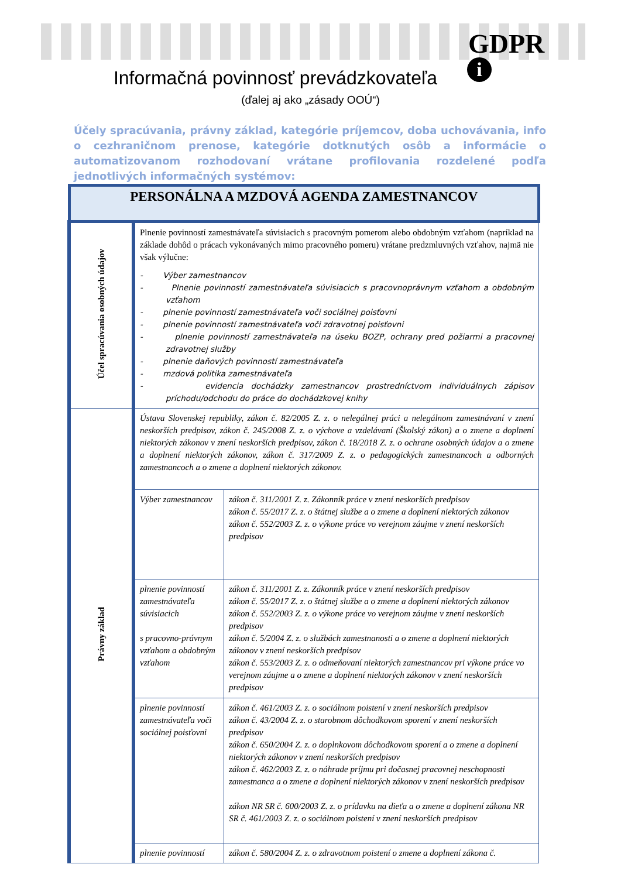GDPR
i
Informačná povinnosť prevádzkovateľa
(ďalej aj ako „zásady OOÚ“)
Účely spracúvania, právny základ, kategórie príjemcov, doba uchovávania, info o cezhraničnom prenose, kategórie dotknutých osôb a informácie o automatizovanom rozhodovaní vrátane profilovania rozdelené podľa jednotlivých informačných systémov:
| PERSONÁLNA A MZDOVÁ AGENDA ZAMESTNANCOV | | |
| Účel spracúvania osobných údajov | Plnenie povinností zamestnávateľa súvisiacich s pracovným pomerom alebo obdobným vzťahom (napríklad na základe dohôd o prácach vykonávaných mimo pracovného pomeru) vrátane predzmluvných vzťahov, najmä nie však výlučne: - Výber zamestnancov - Plnenie povinností zamestnávateľa súvisiacich s pracovnoprávnym vzťahom a obdobným vzťahom - plnenie povinností zamestnávateľa voči sociálnej poisťovni - plnenie povinností zamestnávateľa voči zdravotnej poisťovni - plnenie povinností zamestnávateľa na úseku BOZP, ochrany pred požiarmi a pracovnej zdravotnej služby - plnenie daňových povinností zamestnávateľa - mzdová politika zamestnávateľa - evidencia dochádzky zamestnancov prostredníctvom individuálnych zápisov príchodu/odchodu do práce do dochádzkovej knihy | |
| Právny základ | Ústava Slovenskej republiky, zákon č. 82/2005 Z. z. o nelegálnej práci a nelegálnom zamestnávaní v znení neskorších predpisov, zákon č. 245/2008 Z. z. o výchove a vzdelávaní (Školský zákon) a o zmene a doplnení niektorých zákonov v znení neskorších predpisov, zákon č. 18/2018 Z. z. o ochrane osobných údajov a o zmene a doplnení niektorých zákonov, zákon č. 317/2009 Z. z. o pedagogických zamestnancoch a odborných zamestnancoch a o zmene a doplnení niektorých zákonov. | |
| | Výber zamestnancov | zákon č. 311/2001 Z. z. Zákonník práce v znení neskorších predpisov zákon č. 55/2017 Z. z. o štátnej službe a o zmene a doplnení niektorých zákonov zákon č. 552/2003 Z. z. o výkone práce vo verejnom záujme v znení neskorších predpisov |
| | plnenie povinností zamestnávateľa súvisiacich s pracovno-právnym vzťahom a obdobným vzťahom | zákon č. 311/2001 Z. z. Zákonník práce v znení neskorších predpisov zákon č. 55/2017 Z. z. o štátnej službe a o zmene a doplnení niektorých zákonov zákon č. 552/2003 Z. z. o výkone práce vo verejnom záujme v znení neskorších predpisov zákon č. 5/2004 Z. z. o službách zamestnanosti a o zmene a doplnení niektorých zákonov v znení neskorších predpisov zákon č. 553/2003 Z. z. o odmeňovaní niektorých zamestnancov pri výkone práce vo verejnom záujme a o zmene a doplnení niektorých zákonov v znení neskorších predpisov |
| | plnenie povinností zamestnávateľa voči sociálnej poisťovni | zákon č. 461/2003 Z. z. o sociálnom poistení v znení neskorších predpisov zákon č. 43/2004 Z. z. o starobnom dôchodkovom sporení v znení neskorších predpisov zákon č. 650/2004 Z. z. o doplnkovom dôchodkovom sporení a o zmene a doplnení niektorých zákonov v znení neskorších predpisov zákon č. 462/2003 Z. z. o náhrade príjmu pri dočasnej pracovnej neschopnosti zamestnanca a o zmene a doplnení niektorých zákonov v znení neskorších predpisov zákon NR SR č. 600/2003 Z. z. o prídavku na dieťa a o zmene a doplnení zákona NR SR č. 461/2003 Z. z. o sociálnom poistení v znení neskorších predpisov |
| | plnenie povinností | zákon č. 580/2004 Z. z. o zdravotnom poistení o zmene a doplnení zákona č. |